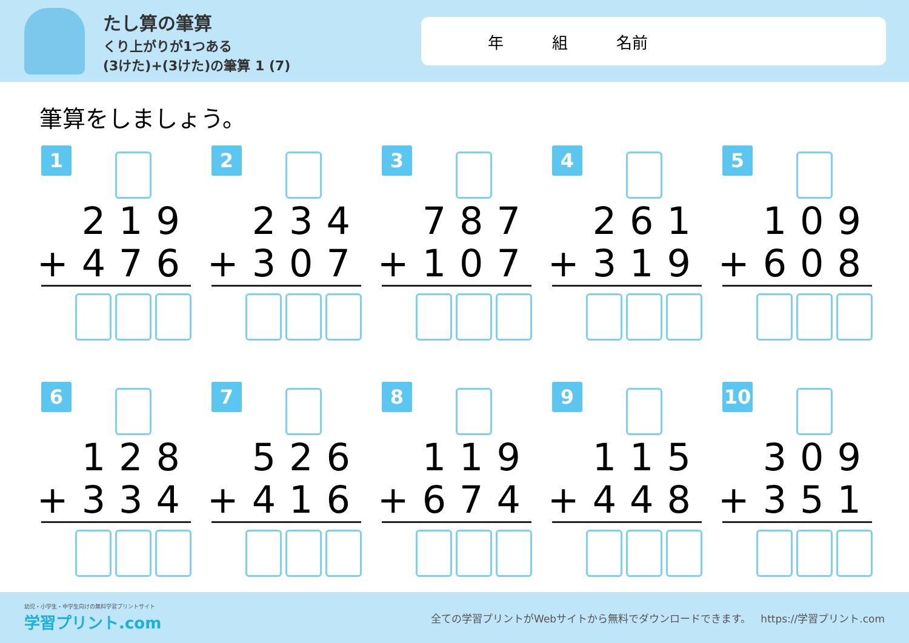たし算の筆算
くり上がりが1つある
(3けた)+(3けた)の筆算 1 (7)
年 組 名前
筆算をしましょう。
1
219
+476
2
234
+307
3
787
+107
4
261
+319
5
109
+608
6
128
+334
7
526
+416
8
119
+674
9
115
+448
10
309
+351
幼児・小学生・中学生向けの無料学習プリントサイト
学習プリント.com
全ての学習プリントがWebサイトから無料でダウンロードできます。 https://学習プリント.com